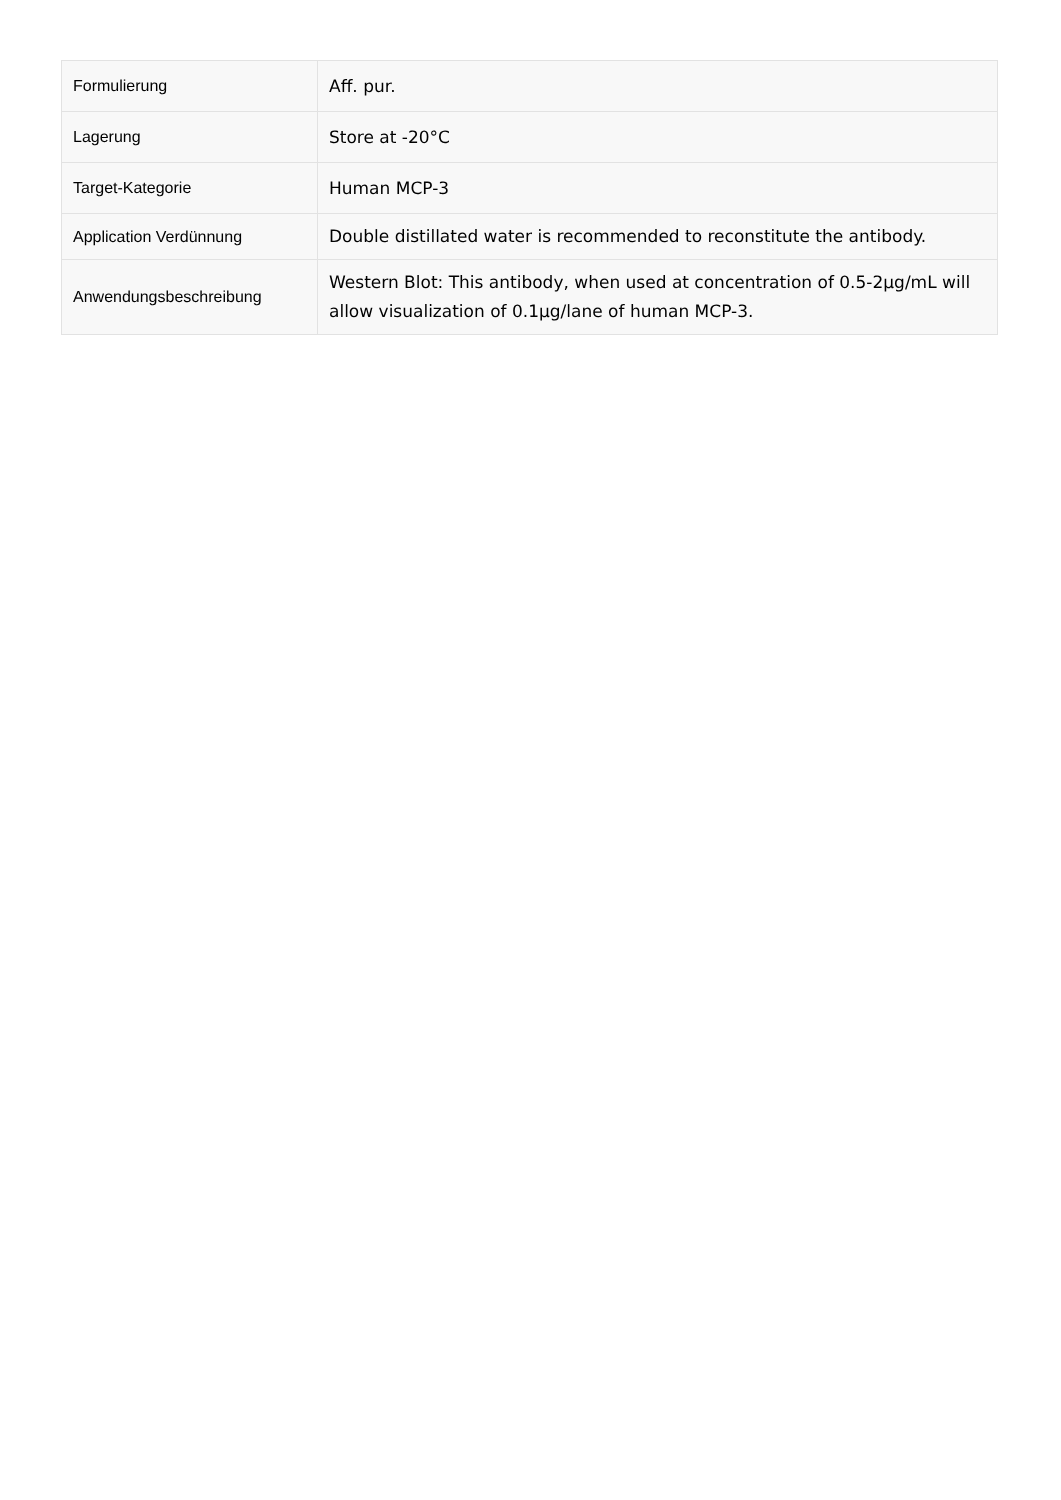| Formulierung | Aff. pur. |
| Lagerung | Store at -20°C |
| Target-Kategorie | Human MCP-3 |
| Application Verdünnung | Double distillated water is recommended to reconstitute the antibody. |
| Anwendungsbeschreibung | Western Blot: This antibody, when used at concentration of 0.5-2µg/mL will allow visualization of 0.1µg/lane of human MCP-3. |